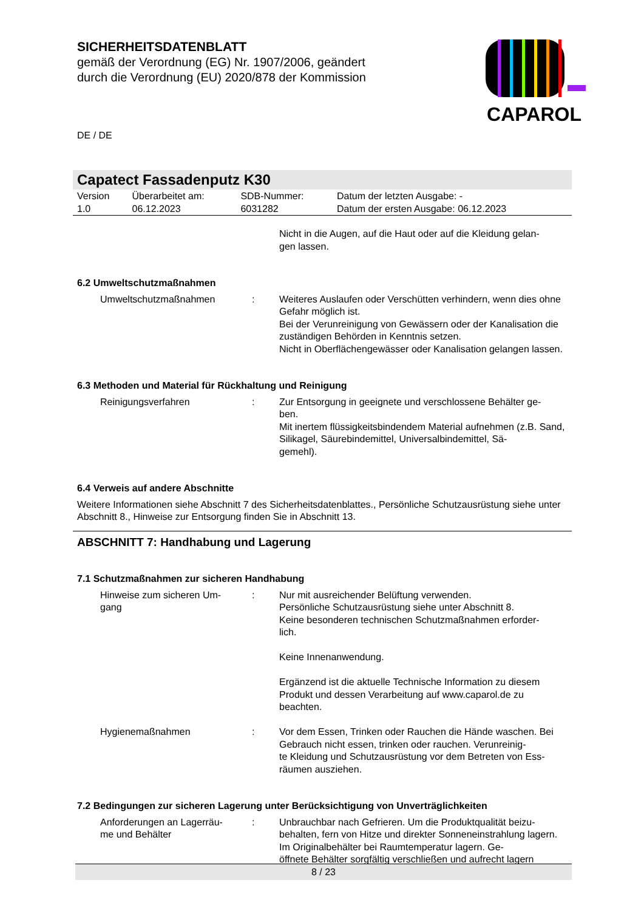SICHERHEITSDATENBLATT
gemäß der Verordnung (EG) Nr. 1907/2006, geändert
durch die Verordnung (EU) 2020/878 der Kommission
DE / DE
CAPAROL
Capatect Fassadenputz K30
| Version 1.0 | Überarbeitet am: 06.12.2023 | SDB-Nummer: 6031282 | Datum der letzten Ausgabe: - Datum der ersten Ausgabe: 06.12.2023 |
| | | Nicht in die Augen, auf die Haut oder auf die Kleidung gelan- gen lassen. |
6.2 Umweltschutzmaßnahmen
| Umweltschutzmaßnahmen | : | Weiteres Auslaufen oder Verschütten verhindern, wenn dies ohne Gefahr möglich ist. Bei der Verunreinigung von Gewässern oder der Kanalisation die zuständigen Behörden in Kenntnis setzen. Nicht in Oberflächengewässer oder Kanalisation gelangen lassen. |
6.3 Methoden und Material für Rückhaltung und Reinigung
| Reinigungsverfahren | : | Zur Entsorgung in geeignete und verschlossene Behälter ge- ben. Mit inertem flüssigkeitsbindendem Material aufnehmen (z.B. Sand, Silikagel, Säurebindemittel, Universalbindemittel, Sä- gemehl). |
6.4 Verweis auf andere Abschnitte
Weitere Informationen siehe Abschnitt 7 des Sicherheitsdatenblattes., Persönliche Schutzausrüstung siehe unter Abschnitt 8., Hinweise zur Entsorgung finden Sie in Abschnitt 13.
ABSCHNITT 7: Handhabung und Lagerung
7.1 Schutzmaßnahmen zur sicheren Handhabung
| Hinweise zum sicheren Um- gang | : | Nur mit ausreichender Belüftung verwenden. Persönliche Schutzausrüstung siehe unter Abschnitt 8. Keine besonderen technischen Schutzmaßnahmen erforder- lich. Keine Innenanwendung. Ergänzend ist die aktuelle Technische Information zu diesem Produkt und dessen Verarbeitung auf www.caparol.de zu beachten. |
| Hygienemaßnahmen | : | Vor dem Essen, Trinken oder Rauchen die Hände waschen. Bei Gebrauch nicht essen, trinken oder rauchen. Verunreinig- te Kleidung und Schutzausrüstung vor dem Betreten von Ess- räumen ausziehen. |
7.2 Bedingungen zur sicheren Lagerung unter Berücksichtigung von Unverträglichkeiten
| Anforderungen an Lagerräu- me und Behälter | : | Unbrauchbar nach Gefrieren. Um die Produktqualität beizu- behalten, fern von Hitze und direkter Sonneneinstrahlung lagern. Im Originalbehälter bei Raumtemperatur lagern. Ge- öffnete Behälter sorgfältig verschließen und aufrecht lagern |
8 / 23